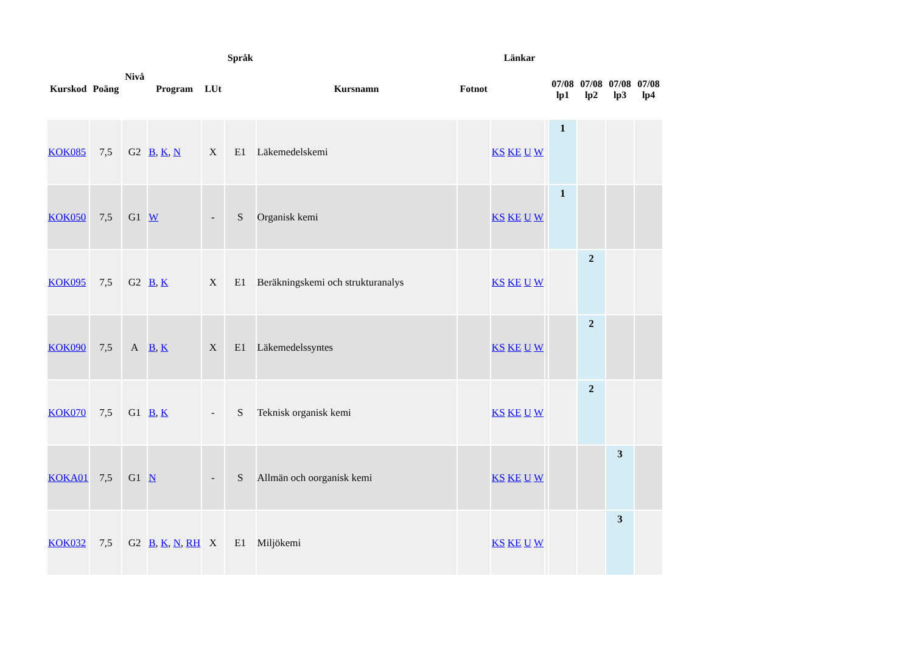| Kurskod | Poäng | Nivå | Program | LUt | Språk | Kursnamn | Fotnot | Länkar | | 07/08 lp1 | 07/08 lp2 | 07/08 lp3 | 07/08 lp4 |
| --- | --- | --- | --- | --- | --- | --- | --- | --- | --- | --- | --- | --- | --- |
| KOK085 | 7,5 | G2 | B , K , N | X | E1 | Läkemedelskemi | | KS KE U W | | 1 | | | |
| KOK050 | 7,5 | G1 | W | - | S | Organisk kemi | | KS KE U W | | 1 | | | |
| KOK095 | 7,5 | G2 | B , K | X | E1 | Beräkningskemi och strukturanalys | | KS KE U W | | | 2 | | |
| KOK090 | 7,5 | A | B , K | X | E1 | Läkemedelssyntes | | KS KE U W | | | 2 | | |
| KOK070 | 7,5 | G1 | B , K | - | S | Teknisk organisk kemi | | KS KE U W | | | 2 | | |
| KOKA01 | 7,5 | G1 | N | - | S | Allmän och oorganisk kemi | | KS KE U W | | | | 3 | |
| KOK032 | 7,5 | G2 | B , K , N , RH | X | E1 | Miljökemi | | KS KE U W | | | | 3 | |